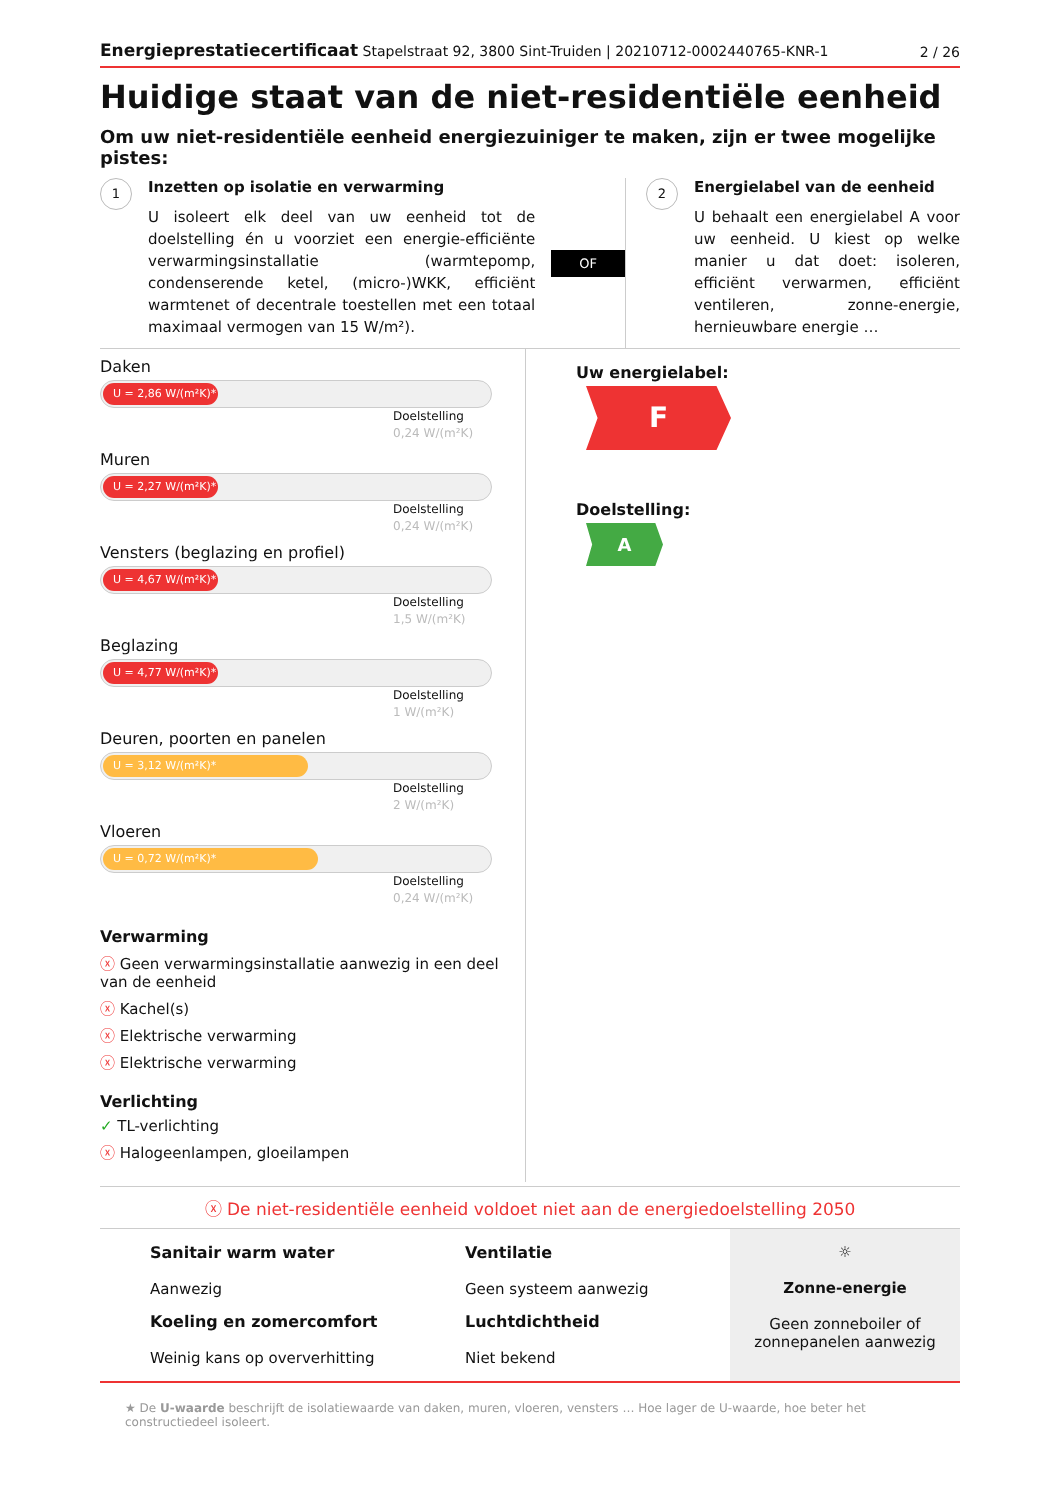Energieprestatiecertificaat Stapelstraat 92, 3800 Sint-Truiden | 20210712-0002440765-KNR-1 2 / 26
Huidige staat van de niet-residentiële eenheid
Om uw niet-residentiële eenheid energiezuiniger te maken, zijn er twee mogelijke pistes:
1
Inzetten op isolatie en verwarming
U isoleert elk deel van uw eenheid tot de doelstelling én u voorziet een energie-efficiënte verwarmingsinstallatie (warmtepomp, condenserende ketel, (micro-)WKK, efficiënt warmtenet of decentrale toestellen met een totaal maximaal vermogen van 15 W/m²).
OF
2
Energielabel van de eenheid
U behaalt een energielabel A voor uw eenheid. U kiest op welke manier u dat doet: isoleren, efficiënt verwarmen, efficiënt ventileren, zonne-energie, hernieuwbare energie …
Daken
U = 2,86 W/(m²K)*
Doelstelling
0,24 W/(m²K)
Muren
U = 2,27 W/(m²K)*
Doelstelling
0,24 W/(m²K)
Vensters (beglazing en profiel)
U = 4,67 W/(m²K)*
Doelstelling
1,5 W/(m²K)
Beglazing
U = 4,77 W/(m²K)*
Doelstelling
1 W/(m²K)
Deuren, poorten en panelen
U = 3,12 W/(m²K)*
Doelstelling
2 W/(m²K)
Vloeren
U = 0,72 W/(m²K)*
Doelstelling
0,24 W/(m²K)
Verwarming
ⓧ Geen verwarmingsinstallatie aanwezig in een deel van de eenheid
ⓧ Kachel(s)
ⓧ Elektrische verwarming
ⓧ Elektrische verwarming
Verlichting
✓ TL-verlichting
ⓧ Halogeenlampen, gloeilampen
Uw energielabel:
F
Doelstelling:
A
ⓧ De niet-residentiële eenheid voldoet niet aan de energiedoelstelling 2050
Sanitair warm water
Aanwezig
Koeling en zomercomfort
Weinig kans op oververhitting
Ventilatie
Geen systeem aanwezig
Luchtdichtheid
Niet bekend
☼
Zonne-energie
Geen zonneboiler of zonnepanelen aanwezig
★ De U-waarde beschrijft de isolatiewaarde van daken, muren, vloeren, vensters … Hoe lager de U-waarde, hoe beter het constructiedeel isoleert.